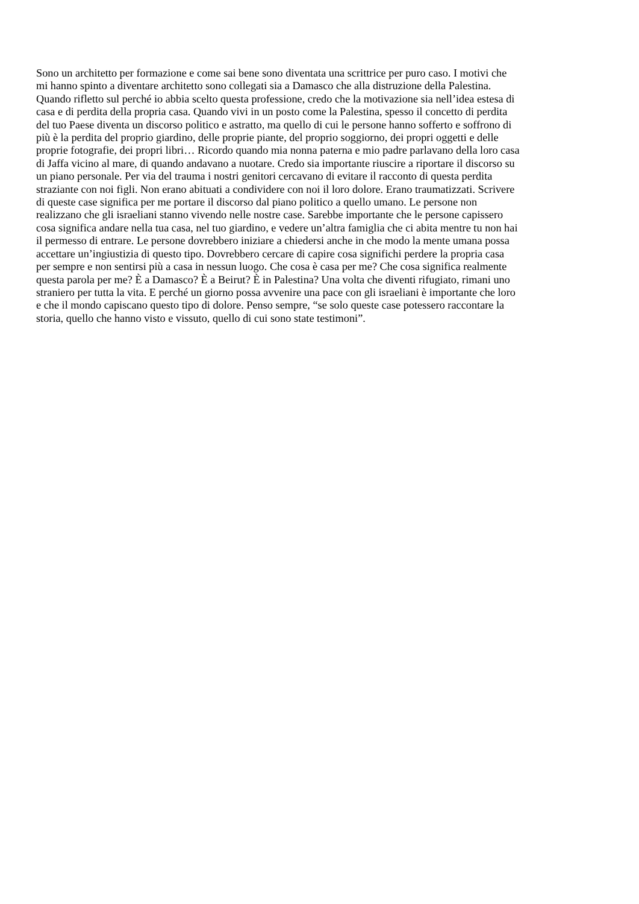Sono un architetto per formazione e come sai bene sono diventata una scrittrice per puro caso. I motivi che
mi hanno spinto a diventare architetto sono collegati sia a Damasco che alla distruzione della Palestina.
Quando rifletto sul perché io abbia scelto questa professione, credo che la motivazione sia nell’idea estesa di
casa e di perdita della propria casa. Quando vivi in un posto come la Palestina, spesso il concetto di perdita
del tuo Paese diventa un discorso politico e astratto, ma quello di cui le persone hanno sofferto e soffrono di
più è la perdita del proprio giardino, delle proprie piante, del proprio soggiorno, dei propri oggetti e delle
proprie fotografie, dei propri libri… Ricordo quando mia nonna paterna e mio padre parlavano della loro casa
di Jaffa vicino al mare, di quando andavano a nuotare. Credo sia importante riuscire a riportare il discorso su
un piano personale. Per via del trauma i nostri genitori cercavano di evitare il racconto di questa perdita
straziante con noi figli. Non erano abituati a condividere con noi il loro dolore. Erano traumatizzati. Scrivere
di queste case significa per me portare il discorso dal piano politico a quello umano. Le persone non
realizzano che gli israeliani stanno vivendo nelle nostre case. Sarebbe importante che le persone capissero
cosa significa andare nella tua casa, nel tuo giardino, e vedere un’altra famiglia che ci abita mentre tu non hai
il permesso di entrare. Le persone dovrebbero iniziare a chiedersi anche in che modo la mente umana possa
accettare un’ingiustizia di questo tipo. Dovrebbero cercare di capire cosa significhi perdere la propria casa
per sempre e non sentirsi più a casa in nessun luogo. Che cosa è casa per me? Che cosa significa realmente
questa parola per me? È a Damasco? È a Beirut? È in Palestina? Una volta che diventi rifugiato, rimani uno
straniero per tutta la vita. E perché un giorno possa avvenire una pace con gli israeliani è importante che loro
e che il mondo capiscano questo tipo di dolore. Penso sempre, “se solo queste case potessero raccontare la
storia, quello che hanno visto e vissuto, quello di cui sono state testimoni”.